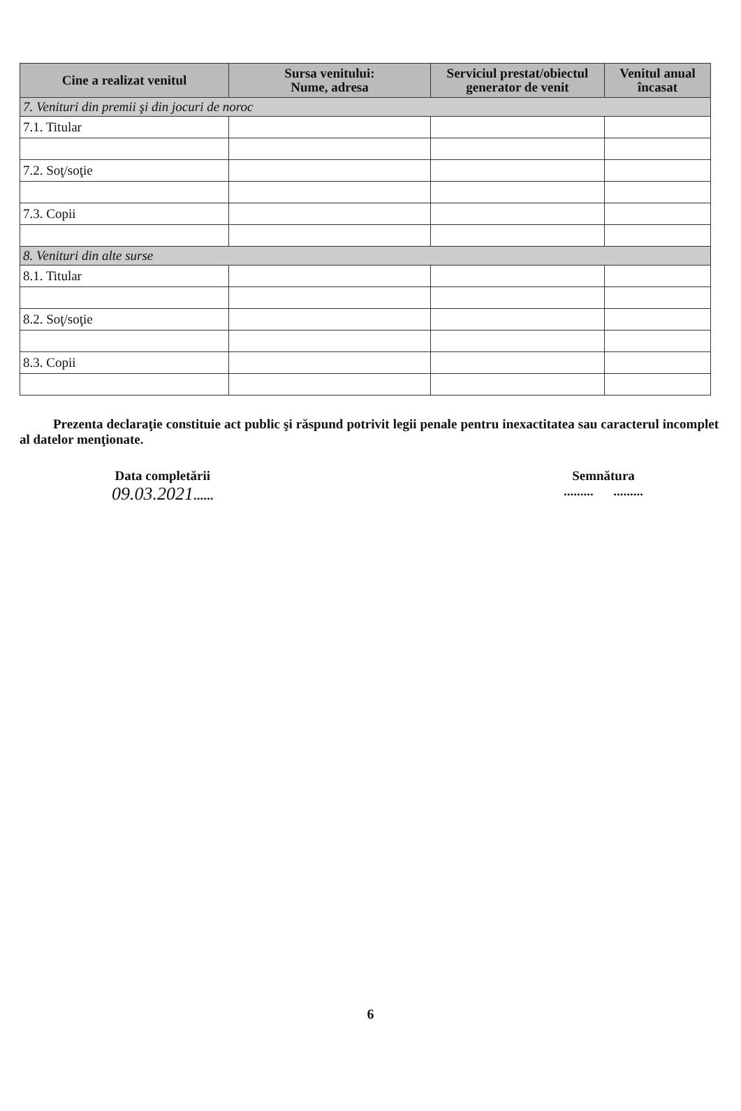| Cine a realizat venitul | Sursa venitului: Nume, adresa | Serviciul prestat/obiectul generator de venit | Venitul anual încasat |
| --- | --- | --- | --- |
| 7. Venituri din premii şi din jocuri de noroc | | | |
| 7.1. Titular | | | |
| 7.2. Soţ/soţie | | | |
| 7.3. Copii | | | |
| 8. Venituri din alte surse | | | |
| 8.1. Titular | | | |
| 8.2. Soţ/soţie | | | |
| 8.3. Copii | | | |
Prezenta declaraţie constituie act public şi răspund potrivit legii penale pentru inexactitatea sau caracterul incomplet al datelor menţionate.
Data completării
09.03.2021......
Semnătura
......... .........
6